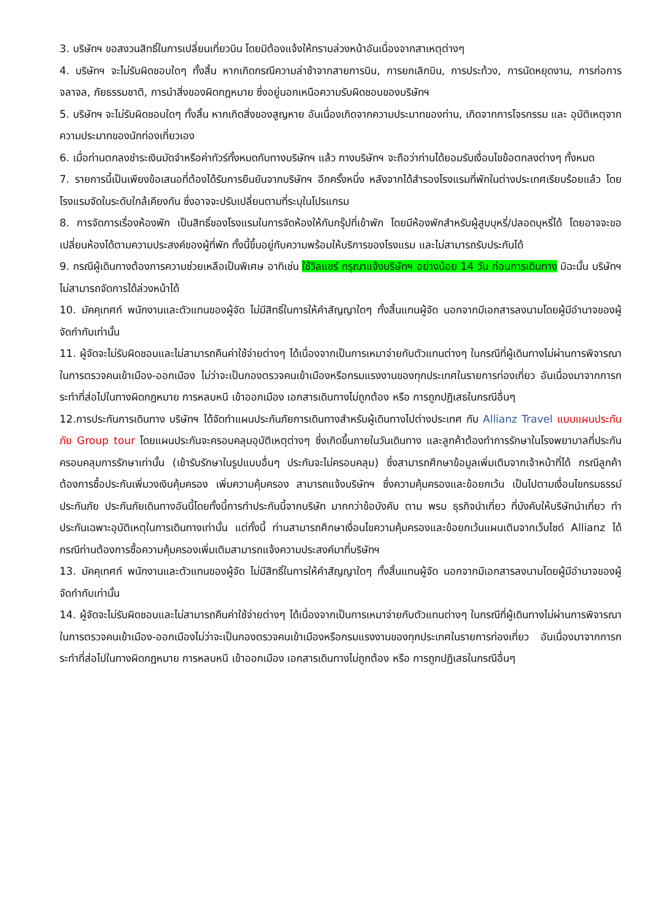3. บริษัทฯ ขอสงวนสิทธิ์ในการเปลี่ยนเที่ยวบิน โดยมิต้องแจ้งให้ทราบล่วงหน้าอันเนื่องจากสาเหตุต่างๆ
4. บริษัทฯ จะไม่รับผิดชอบใดๆ ทั้งสิ้น หากเกิดกรณีความล่าช้าจากสายการบิน, การยกเลิกบิน, การประท้วง, การนัดหยุดงาน, การก่อการจลาจล, ภัยธรรมชาติ, การนำสิ่งของผิดกฎหมาย ซึ่งอยู่นอกเหนือความรับผิดชอบของบริษัทฯ
5. บริษัทฯ จะไม่รับผิดชอบใดๆ ทั้งสิ้น หากเกิดสิ่งของสูญหาย อันเนื่องเกิดจากความประมาทของท่าน, เกิดจากการโจรกรรม และ อุบัติเหตุจากความประมาทของนักท่องเที่ยวเอง
6. เมื่อท่านตกลงชำระเงินมัดจำหรือค่าทัวร์ทั้งหมดกับทางบริษัทฯ แล้ว ทางบริษัทฯ จะถือว่าท่านได้ยอมรับเงื่อนไขข้อตกลงต่างๆ ทั้งหมด
7. รายการนี้เป็นเพียงข้อเสนอที่ต้องได้รับการยืนยันจากบริษัทฯ อีกครั้งหนึ่ง หลังจากได้สำรองโรงแรมที่พักในต่างประเทศเรียบร้อยแล้ว โดยโรงแรมจัดในระดับใกล้เคียงกัน ซึ่งอาจจะปรับเปลี่ยนตามที่ระบุในโปรแกรม
8. การจัดการเรื่องห้องพัก เป็นสิทธิ์ของโรงแรมในการจัดห้องให้กับกรุ๊ปที่เข้าพัก โดยมีห้องพักสำหรับผู้สูบบุหรี่/ปลอดบุหรี่ได้ โดยอาจจะขอเปลี่ยนห้องได้ตามความประสงค์ของผู้ที่พัก ทั้งนี้ขึ้นอยู่กับความพร้อมให้บริการของโรงแรม และไม่สามารถรับประกันได้
9. กรณีผู้เดินทางต้องการความช่วยเหลือเป็นพิเศษ อาทิเช่น ใช้วิลแชร์ กรุณาแจ้งบริษัทฯ อย่างน้อย 14 วัน ก่อนการเดินทาง มิฉะนั้น บริษัทฯไม่สามารถจัดการได้ล่วงหน้าได้
10. มัคคุเทศก์ พนักงานและตัวแทนของผู้จัด ไม่มีสิทธิ์ในการให้คำสัญญาใดๆ ทั้งสิ้นแทนผู้จัด นอกจากมีเอกสารลงนามโดยผู้มีอำนาจของผู้จัดกำกับเท่านั้น
11. ผู้จัดจะไม่รับผิดชอบและไม่สามารถคืนค่าใช้จ่ายต่างๆ ได้เนื่องจากเป็นการเหมาจ่ายกับตัวแทนต่างๆ ในกรณีที่ผู้เดินทางไม่ผ่านการพิจารณาในการตรวจคนเข้าเมือง-ออกเมือง ไม่ว่าจะเป็นกองตรวจคนเข้าเมืองหรือกรมแรงงานของทุกประเทศในรายการท่องเที่ยว อันเนื่องมาจากการกระทำที่ส่อไปในทางผิดกฎหมาย การหลบหนี เข้าออกเมือง เอกสารเดินทางไม่ถูกต้อง หรือ การถูกปฏิเสธในกรณีอื่นๆ
12.การประกันการเดินทาง บริษัทฯ ได้จัดทำแผนประกันภัยการเดินทางสำหรับผู้เดินทางไปต่างประเทศ กับ Allianz Travel แบบแผนประกันภัย Group tour โดยแผนประกันจะครอบคลุมอุบัติเหตุต่างๆ ซึ่งเกิดขึ้นภายในวันเดินทาง และลูกค้าต้องทำการรักษาในโรงพยาบาลที่ประกันครอบคลุมการรักษาเท่านั้น (เข้ารับรักษาในรูปแบบอื่นๆ ประกันจะไม่ครอบคลุม) ซึ่งสามารถศึกษาข้อมูลเพิ่มเติมจากเจ้าหน้าที่ได้ กรณีลูกค้าต้องการซื้อประกันเพิ่มวงเงินคุ้มครอง เพิ่มความคุ้มครอง สามารถแจ้งบริษัทฯ ซึ่งความคุ้มครองและข้อยกเว้น เป็นไปตามเงื่อนไขกรมธรรม์ประกันภัย ประกันภัยเดินทางอันนี้โดยทั้งนี้การทำประกันนี้จากบริษัท มากกว่าข้อบังคับ ตาม พรบ ธุรกิจนำเที่ยว ที่บังคับให้บริษัทนำเที่ยว ทำประกันเฉพาะอุบัติเหตุในการเดินทางเท่านั้น แต่ทั้งนี้ ท่านสามารถศึกษาเงื่อนไขความคุ้มครองและข้อยกเว้นแผนเติมจากเว็บไซด์ Allianz ได้กรณีท่านต้องการซื้อความคุ้มครองเพิ่มเติมสามารถแจ้งความประสงค์มาที่บริษัทฯ
13. มัคคุเทศก์ พนักงานและตัวแทนของผู้จัด ไม่มีสิทธิ์ในการให้คำสัญญาใดๆ ทั้งสิ้นแทนผู้จัด นอกจากมีเอกสารลงนามโดยผู้มีอำนาจของผู้จัดกำกับเท่านั้น
14. ผู้จัดจะไม่รับผิดชอบและไม่สามารถคืนค่าใช้จ่ายต่างๆ ได้เนื่องจากเป็นการเหมาจ่ายกับตัวแทนต่างๆ ในกรณีที่ผู้เดินทางไม่ผ่านการพิจารณาในการตรวจคนเข้าเมือง-ออกเมืองไม่ว่าจะเป็นกองตรวจคนเข้าเมืองหรือกรมแรงงานของทุกประเทศในรายการท่องเที่ยว อันเนื่องมาจากการกระทำที่ส่อไปในทางผิดกฎหมาย การหลบหนี เข้าออกเมือง เอกสารเดินทางไม่ถูกต้อง หรือ การถูกปฏิเสธในกรณีอื่นๆ